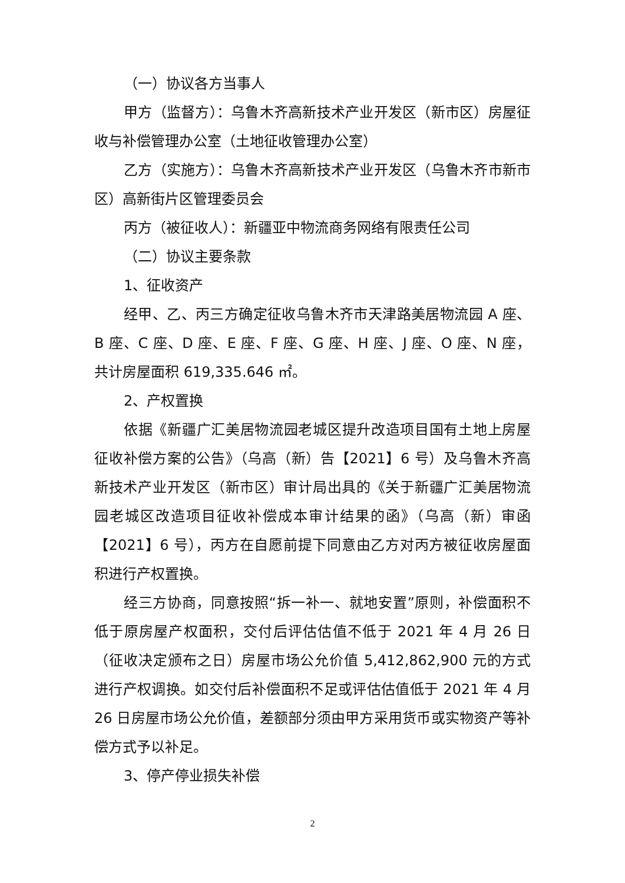（一）协议各方当事人
甲方（监督方）：乌鲁木齐高新技术产业开发区（新市区）房屋征收与补偿管理办公室（土地征收管理办公室）
乙方（实施方）：乌鲁木齐高新技术产业开发区（乌鲁木齐市新市区）高新街片区管理委员会
丙方（被征收人）：新疆亚中物流商务网络有限责任公司
（二）协议主要条款
1、征收资产
经甲、乙、丙三方确定征收乌鲁木齐市天津路美居物流园 A 座、B 座、C 座、D 座、E 座、F 座、G 座、H 座、J 座、O 座、N 座，共计房屋面积 619,335.646 ㎡。
2、产权置换
依据《新疆广汇美居物流园老城区提升改造项目国有土地上房屋征收补偿方案的公告》（乌高（新）告【2021】6 号）及乌鲁木齐高新技术产业开发区（新市区）审计局出具的《关于新疆广汇美居物流园老城区改造项目征收补偿成本审计结果的函》（乌高（新）审函【2021】6 号），丙方在自愿前提下同意由乙方对丙方被征收房屋面积进行产权置换。
经三方协商，同意按照“拆一补一、就地安置”原则，补偿面积不低于原房屋产权面积，交付后评估估值不低于 2021 年 4 月 26 日（征收决定颁布之日）房屋市场公允价值 5,412,862,900 元的方式进行产权调换。如交付后补偿面积不足或评估估值低于 2021 年 4 月 26 日房屋市场公允价值，差额部分须由甲方采用货币或实物资产等补偿方式予以补足。
3、停产停业损失补偿
2